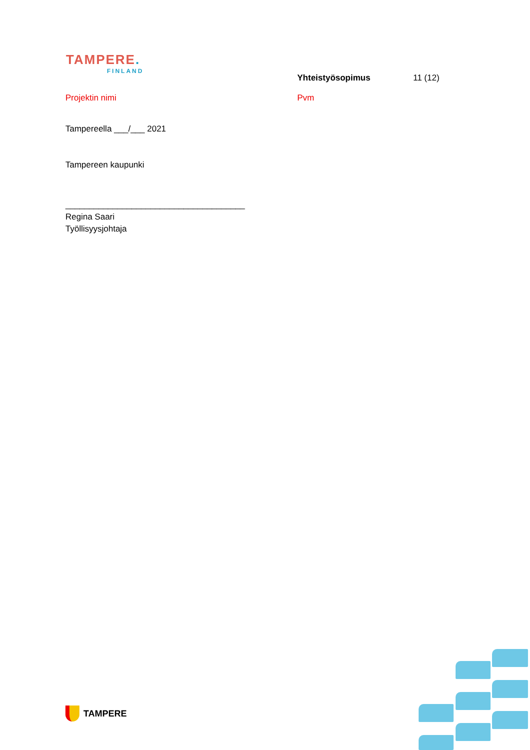TAMPERE.
FINLAND
Yhteistyösopimus 11 (12)
Projektin nimi Pvm
Tampereella ___/___ 2021
Tampereen kaupunki
______________________________________
Regina Saari
Työllisyysjohtaja
TAMPERE